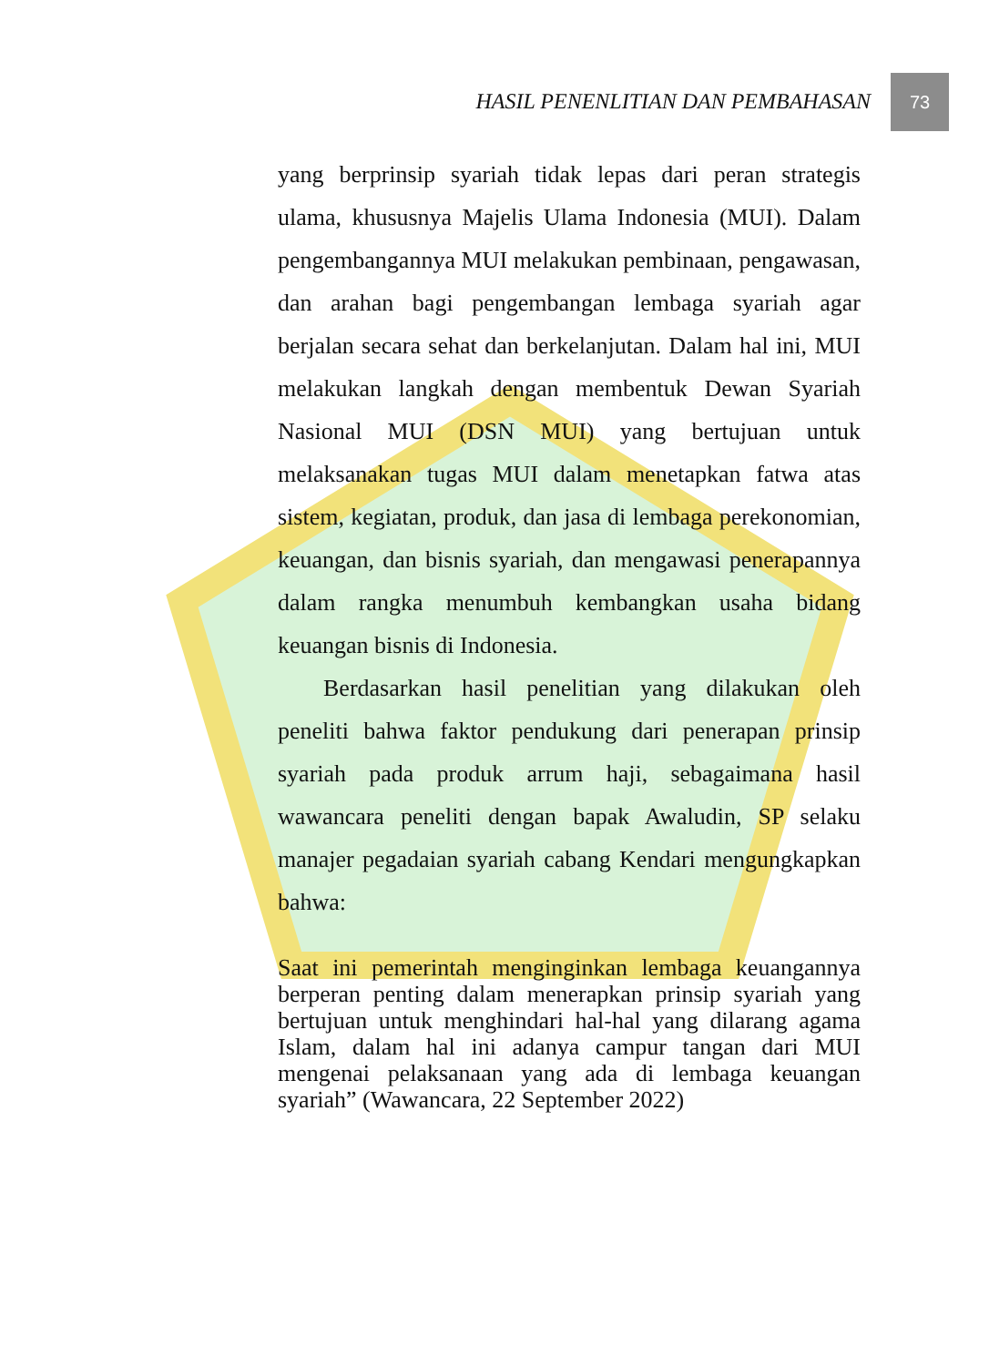HASIL PENENLITIAN DAN PEMBAHASAN
73
yang berprinsip syariah tidak lepas dari peran strategis ulama, khususnya Majelis Ulama Indonesia (MUI). Dalam pengembangannya MUI melakukan pembinaan, pengawasan, dan arahan bagi pengembangan lembaga syariah agar berjalan secara sehat dan berkelanjutan. Dalam hal ini, MUI melakukan langkah dengan membentuk Dewan Syariah Nasional MUI (DSN MUI) yang bertujuan untuk melaksanakan tugas MUI dalam menetapkan fatwa atas sistem, kegiatan, produk, dan jasa di lembaga perekonomian, keuangan, dan bisnis syariah, dan mengawasi penerapannya dalam rangka menumbuh kembangkan usaha bidang keuangan bisnis di Indonesia.
Berdasarkan hasil penelitian yang dilakukan oleh peneliti bahwa faktor pendukung dari penerapan prinsip syariah pada produk arrum haji, sebagaimana hasil wawancara peneliti dengan bapak Awaludin, SP selaku manajer pegadaian syariah cabang Kendari mengungkapkan bahwa:
Saat ini pemerintah menginginkan lembaga keuangannya berperan penting dalam menerapkan prinsip syariah yang bertujuan untuk menghindari hal-hal yang dilarang agama Islam, dalam hal ini adanya campur tangan dari MUI mengenai pelaksanaan yang ada di lembaga keuangan syariah” (Wawancara, 22 September 2022)